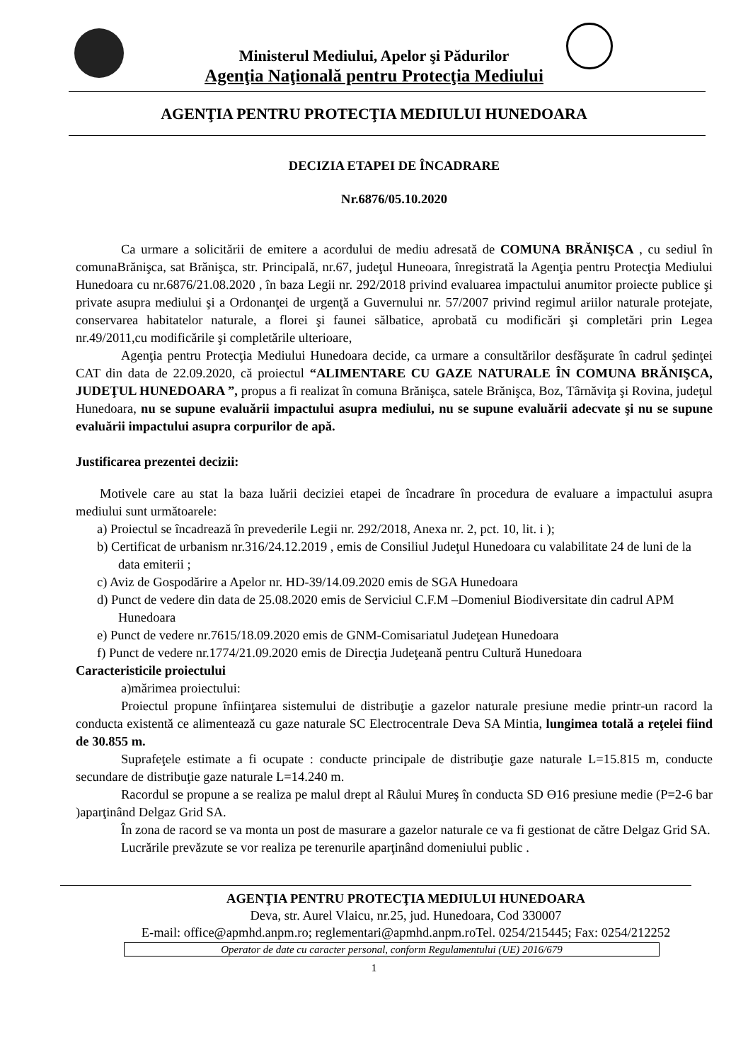Ministerul Mediului, Apelor şi Pădurilor
Agenţia Naţională pentru Protecţia Mediului
AGENŢIA PENTRU PROTECŢIA MEDIULUI HUNEDOARA
DECIZIA ETAPEI DE ÎNCADRARE
Nr.6876/05.10.2020
Ca urmare a solicitării de emitere a acordului de mediu adresată de COMUNA BRĂNIŞCA , cu sediul în comunaBrănişca, sat Brănişca, str. Principală, nr.67, judeţul Huneoara, înregistrată la Agenţia pentru Protecţia Mediului Hunedoara cu nr.6876/21.08.2020 , în baza Legii nr. 292/2018 privind evaluarea impactului anumitor proiecte publice şi private asupra mediului şi a Ordonanţei de urgenţă a Guvernului nr. 57/2007 privind regimul ariilor naturale protejate, conservarea habitatelor naturale, a florei şi faunei sălbatice, aprobată cu modificări şi completări prin Legea nr.49/2011,cu modificările şi completările ulterioare,
Agenţia pentru Protecţia Mediului Hunedoara decide, ca urmare a consultărilor desfăşurate în cadrul şedinţei CAT din data de 22.09.2020, că proiectul “ALIMENTARE CU GAZE NATURALE ÎN COMUNA BRĂNIŞCA, JUDEŢUL HUNEDOARA ”, propus a fi realizat în comuna Brănişca, satele Brănişca, Boz, Târnăviţa şi Rovina, judeţul Hunedoara, nu se supune evaluării impactului asupra mediului, nu se supune evaluării adecvate şi nu se supune evaluării impactului asupra corpurilor de apă.
Justificarea prezentei decizii:
Motivele care au stat la baza luării deciziei etapei de încadrare în procedura de evaluare a impactului asupra mediului sunt următoarele:
a) Proiectul se încadrează în prevederile Legii nr. 292/2018, Anexa nr. 2, pct. 10, lit. i );
b) Certificat de urbanism nr.316/24.12.2019 , emis de Consiliul Judeţul Hunedoara cu valabilitate 24 de luni de la data emiterii ;
c) Aviz de Gospodărire a Apelor nr. HD-39/14.09.2020 emis de SGA Hunedoara
d) Punct de vedere din data de 25.08.2020 emis de Serviciul C.F.M –Domeniul Biodiversitate din cadrul APM Hunedoara
e) Punct de vedere nr.7615/18.09.2020 emis de GNM-Comisariatul Judeţean Hunedoara
f) Punct de vedere nr.1774/21.09.2020 emis de Direcţia Judeţeană pentru Cultură Hunedoara
Caracteristicile proiectului
a)mărimea proiectului:
Proiectul propune înfiinţarea sistemului de distribuţie a gazelor naturale presiune medie printr-un racord la conducta existentă ce alimentează cu gaze naturale SC Electrocentrale Deva SA Mintia, lungimea totală a reţelei fiind de 30.855 m.
Suprafeţele estimate a fi ocupate : conducte principale de distribuţie gaze naturale L=15.815 m, conducte secundare de distribuţie gaze naturale L=14.240 m.
Racordul se propune a se realiza pe malul drept al Râului Mureş în conducta SD ϴ16 presiune medie (P=2-6 bar )aparţinând Delgaz Grid SA.
În zona de racord se va monta un post de masurare a gazelor naturale ce va fi gestionat de către Delgaz Grid SA.
Lucrările prevăzute se vor realiza pe terenurile aparţinând domeniului public .
AGENŢIA PENTRU PROTECŢIA MEDIULUI HUNEDOARA
Deva, str. Aurel Vlaicu, nr.25, jud. Hunedoara, Cod 330007
E-mail: office@apmhd.anpm.ro; reglementari@apmhd.anpm.roTel. 0254/215445; Fax: 0254/212252
Operator de date cu caracter personal, conform Regulamentului (UE) 2016/679
1